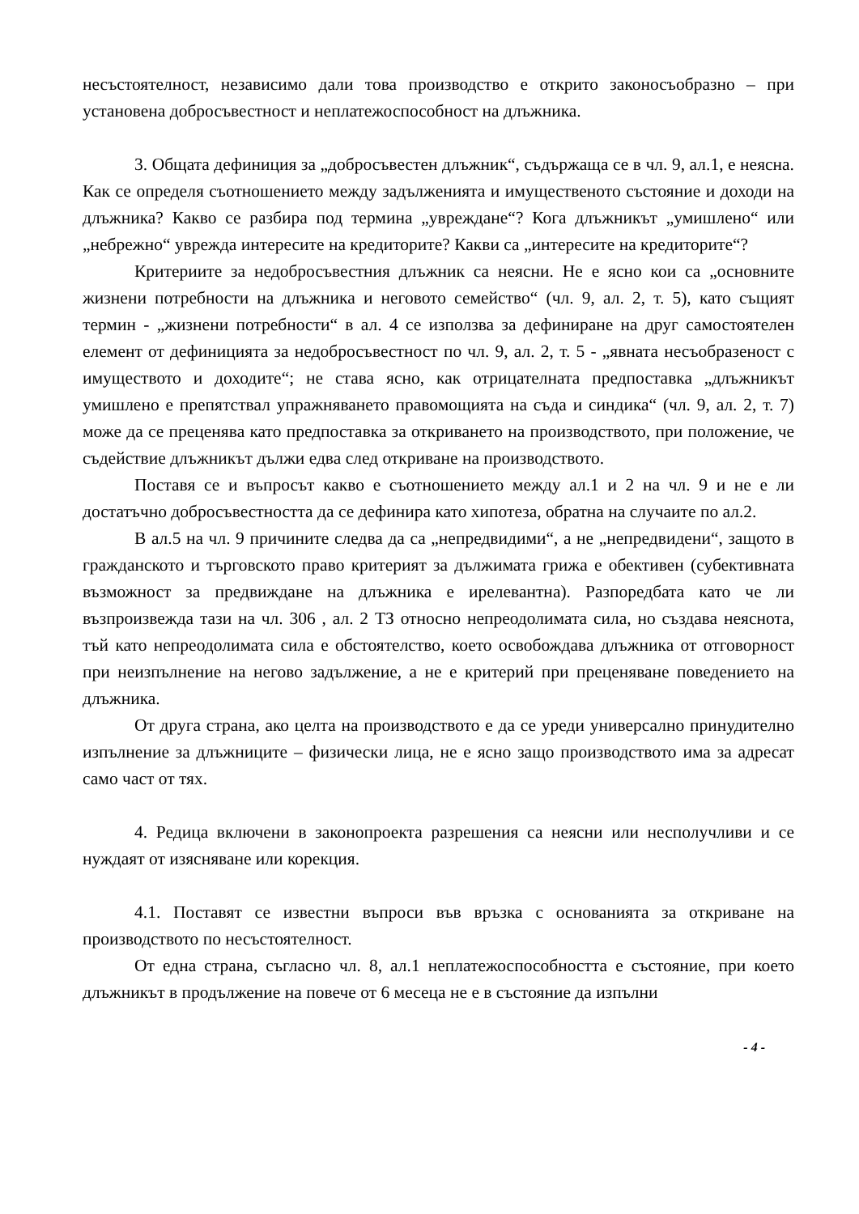несъстоятелност, независимо дали това производство е открито законосъобразно – при установена добросъвестност и неплатежоспособност на длъжника.
3. Общата дефиниция за „добросъвестен длъжник“, съдържаща се в чл. 9, ал.1, е неясна. Как се определя съотношението между задълженията и имущественото състояние и доходи на длъжника? Какво се разбира под термина „увреждане“? Кога длъжникът „умишлено“ или „небрежно“ уврежда интересите на кредиторите? Какви са „интересите на кредиторите“?
Критериите за недобросъвестния длъжник са неясни. Не е ясно кои са „основните жизнени потребности на длъжника и неговото семейство“ (чл. 9, ал. 2, т. 5), като същият термин - „жизнени потребности“ в ал. 4 се използва за дефиниране на друг самостоятелен елемент от дефиницията за недобросъвестност по чл. 9, ал. 2, т. 5 - „явната несъобразеност с имуществото и доходите“; не става ясно, как отрицателната предпоставка „длъжникът умишлено е препятствал упражняването правомощията на съда и синдика“ (чл. 9, ал. 2, т. 7) може да се преценява като предпоставка за откриването на производството, при положение, че съдействие длъжникът дължи едва след откриване на производството.
Поставя се и въпросът какво е съотношението между ал.1 и 2 на чл. 9 и не е ли достатъчно добросъвестността да се дефинира като хипотеза, обратна на случаите по ал.2.
В ал.5 на чл. 9 причините следва да са „непредвидими“, а не „непредвидени“, защото в гражданското и търговското право критерият за дължимата грижа е обективен (субективната възможност за предвиждане на длъжника е ирелевантна). Разпоредбата като че ли възпроизвежда тази на чл. 306 , ал. 2 ТЗ относно непреодолимата сила, но създава неяснота, тъй като непреодолимата сила е обстоятелство, което освобождава длъжника от отговорност при неизпълнение на негово задължение, а не е критерий при преценяване поведението на длъжника.
От друга страна, ако целта на производството е да се уреди универсално принудително изпълнение за длъжниците – физически лица, не е ясно защо производството има за адресат само част от тях.
4. Редица включени в законопроекта разрешения са неясни или несполучливи и се нуждаят от изясняване или корекция.
4.1. Поставят се известни въпроси във връзка с основанията за откриване на производството по несъстоятелност.
От една страна, съгласно чл. 8, ал.1 неплатежоспособността е състояние, при което длъжникът в продължение на повече от 6 месеца не е в състояние да изпълни
- 4 -